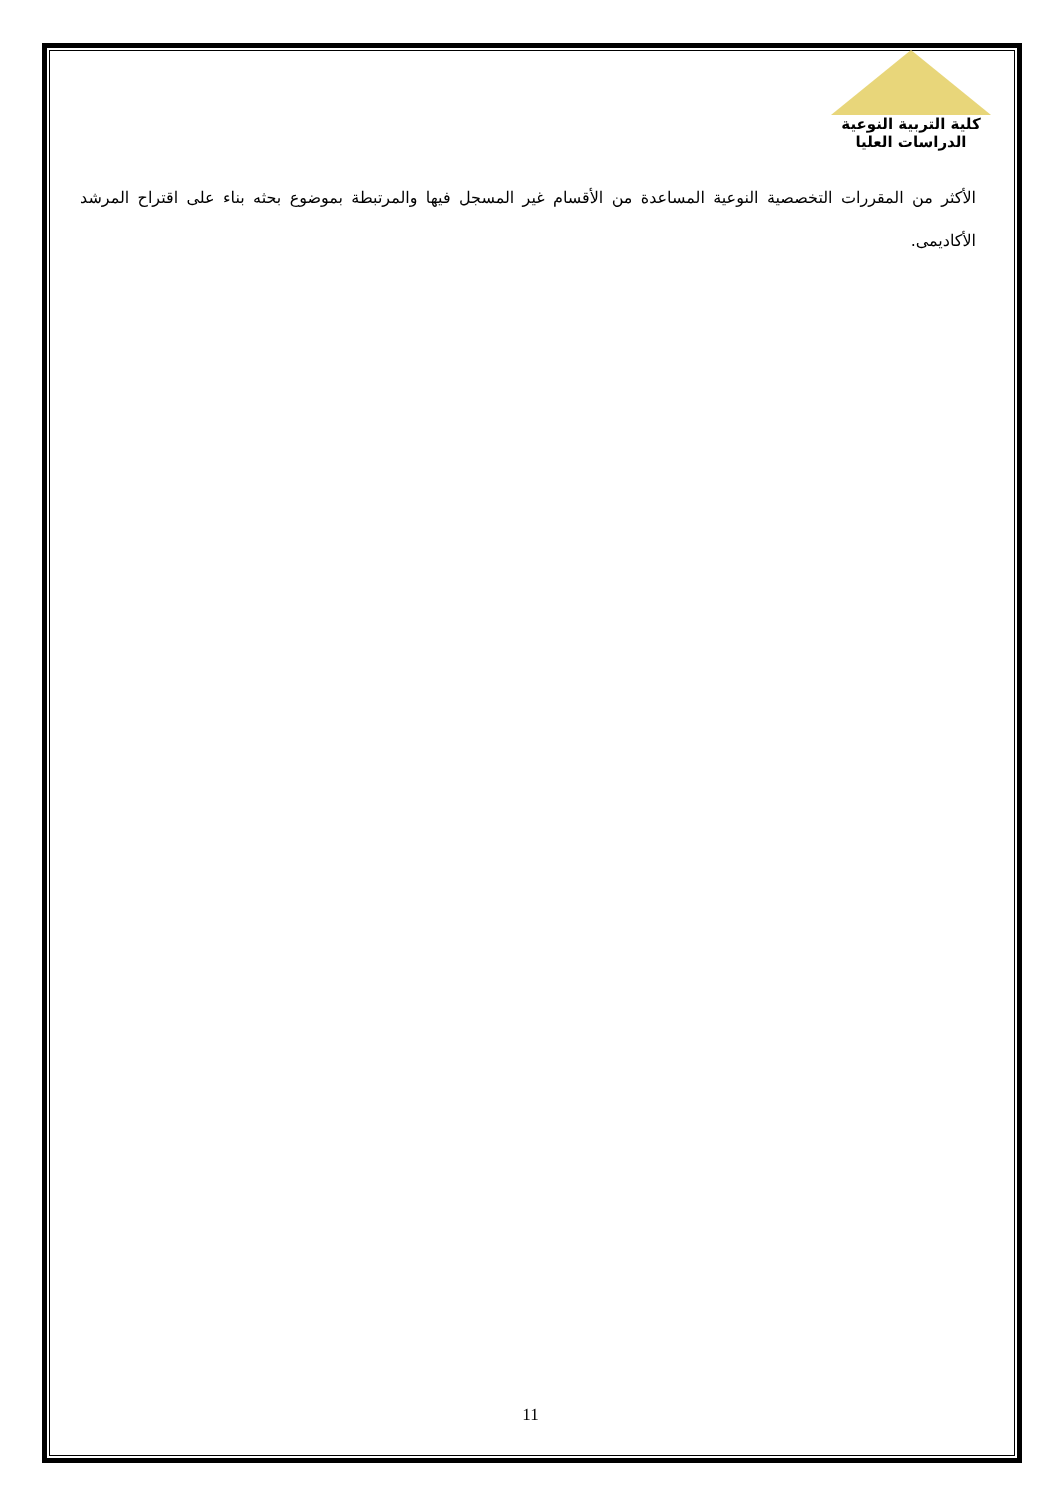كلية التربية النوعية
الدراسات العليا
الأكثر من المقررات التخصصية النوعية المساعدة من الأقسام غير المسجل فيها والمرتبطة بموضوع بحثه بناء على اقتراح المرشد الأكاديمى.
11